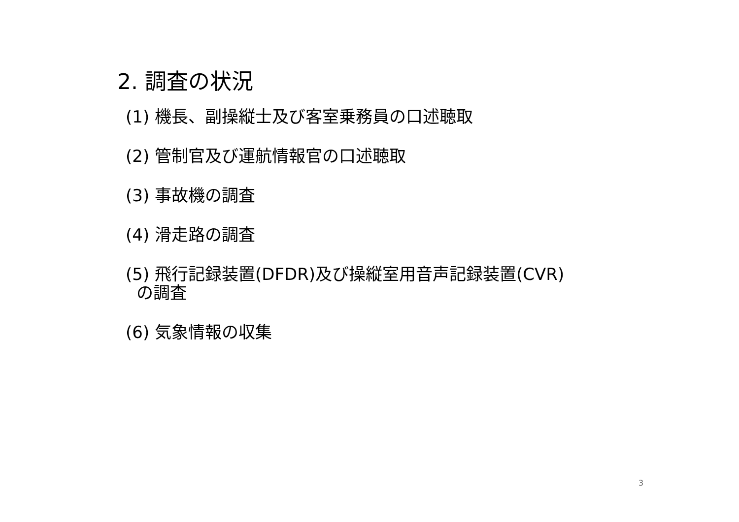2. 調査の状況
(1) 機長、副操縦士及び客室乗務員の口述聴取
(2) 管制官及び運航情報官の口述聴取
(3) 事故機の調査
(4) 滑走路の調査
(5) 飛行記録装置(DFDR)及び操縦室用音声記録装置(CVR)
の調査
(6) 気象情報の収集
3